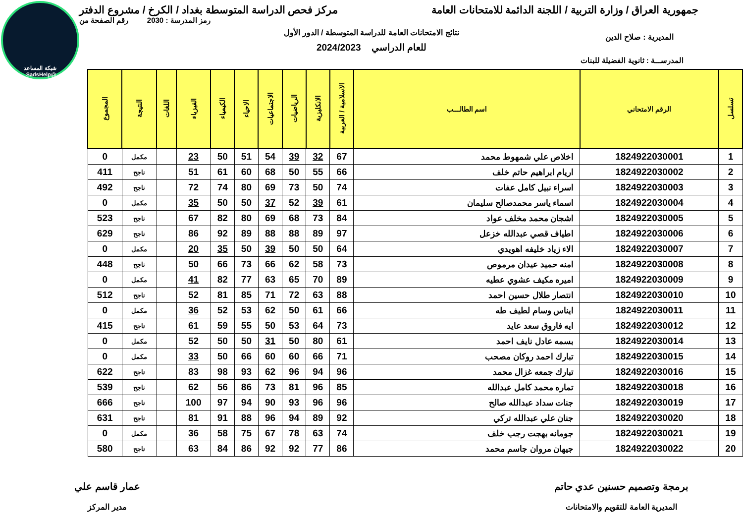شبكة المساعد
@SadsHelp
جمهورية العراق / وزارة التربية / اللجنة الدائمة للامتحانات العامة مركز فحص الدراسة المتوسطة بغداد / الكرخ / مشروع الدفتر
رمز المدرسة : 2030 رقم الصفحة من
نتائج الامتحانات العامة للدراسة المتوسطة / الدور الأول
المديرية : صلاح الدين
للعام الدراسي 2024/2023
المدرســـة : ثانوية الفضيلة للبنات
| تسلسل | الرقم الامتحاني | اسم الطالـــب | الاسلامية / العربية | الانكليزية | الرياضيات | الاجتماعيات | الاحياء | الكيمياء | الفيزياء | اللغات | النتيجة | المجموع |
| --- | --- | --- | --- | --- | --- | --- | --- | --- | --- | --- | --- | --- |
| 1 | 1824922030001 | اخلاص علي شمهوط محمد | 67 | 32 | 39 | 54 | 51 | 50 | 23 | | مكمل | 0 |
| 2 | 1824922030002 | اريام ابراهيم حاتم خلف | 66 | 55 | 50 | 68 | 60 | 61 | 51 | | ناجح | 411 |
| 3 | 1824922030003 | اسراء نبيل كامل عفات | 74 | 50 | 73 | 69 | 80 | 74 | 72 | | ناجح | 492 |
| 4 | 1824922030004 | اسماء ياسر محمدصالح سليمان | 61 | 39 | 52 | 37 | 50 | 50 | 35 | | مكمل | 0 |
| 5 | 1824922030005 | اشجان محمد مخلف عواد | 84 | 73 | 68 | 69 | 80 | 82 | 67 | | ناجح | 523 |
| 6 | 1824922030006 | اطياف قصي عبدالله خزعل | 97 | 89 | 88 | 88 | 89 | 92 | 86 | | ناجح | 629 |
| 7 | 1824922030007 | الاء زياد خليفه اهويدي | 64 | 50 | 50 | 39 | 50 | 35 | 20 | | مكمل | 0 |
| 8 | 1824922030008 | امنه حميد عيدان مرموص | 73 | 58 | 62 | 66 | 73 | 66 | 50 | | ناجح | 448 |
| 9 | 1824922030009 | اميره مكيف عشوي عطيه | 89 | 70 | 65 | 63 | 77 | 82 | 41 | | مكمل | 0 |
| 10 | 1824922030010 | انتصار طلال حسين احمد | 88 | 63 | 72 | 71 | 85 | 81 | 52 | | ناجح | 512 |
| 11 | 1824922030011 | ايناس وسام لطيف طه | 66 | 61 | 50 | 62 | 53 | 52 | 36 | | مكمل | 0 |
| 12 | 1824922030012 | ايه فاروق سعد عايد | 73 | 64 | 53 | 50 | 55 | 59 | 61 | | ناجح | 415 |
| 13 | 1824922030014 | بسمه عادل نايف احمد | 61 | 80 | 50 | 31 | 50 | 50 | 52 | | مكمل | 0 |
| 14 | 1824922030015 | تبارك احمد روكان مصحب | 71 | 66 | 60 | 60 | 66 | 50 | 33 | | مكمل | 0 |
| 15 | 1824922030016 | تبارك جمعه غزال محمد | 96 | 94 | 96 | 62 | 93 | 98 | 83 | | ناجح | 622 |
| 16 | 1824922030018 | تماره محمد كامل عبدالله | 85 | 96 | 81 | 73 | 86 | 56 | 62 | | ناجح | 539 |
| 17 | 1824922030019 | جنات سداد عبدالله صالح | 96 | 96 | 93 | 90 | 94 | 97 | 100 | | ناجح | 666 |
| 18 | 1824922030020 | جنان علي عبدالله تركي | 92 | 89 | 94 | 96 | 88 | 91 | 81 | | ناجح | 631 |
| 19 | 1824922030021 | جومانه بهجت رجب خلف | 74 | 63 | 78 | 67 | 75 | 58 | 36 | | مكمل | 0 |
| 20 | 1824922030022 | جيهان مروان جاسم محمد | 86 | 77 | 92 | 92 | 86 | 84 | 63 | | ناجح | 580 |
برمجة وتصميم حسنين عدي حاتم
المديرية العامة للتقويم والامتحانات
عمار قاسم علي
مدير المركز